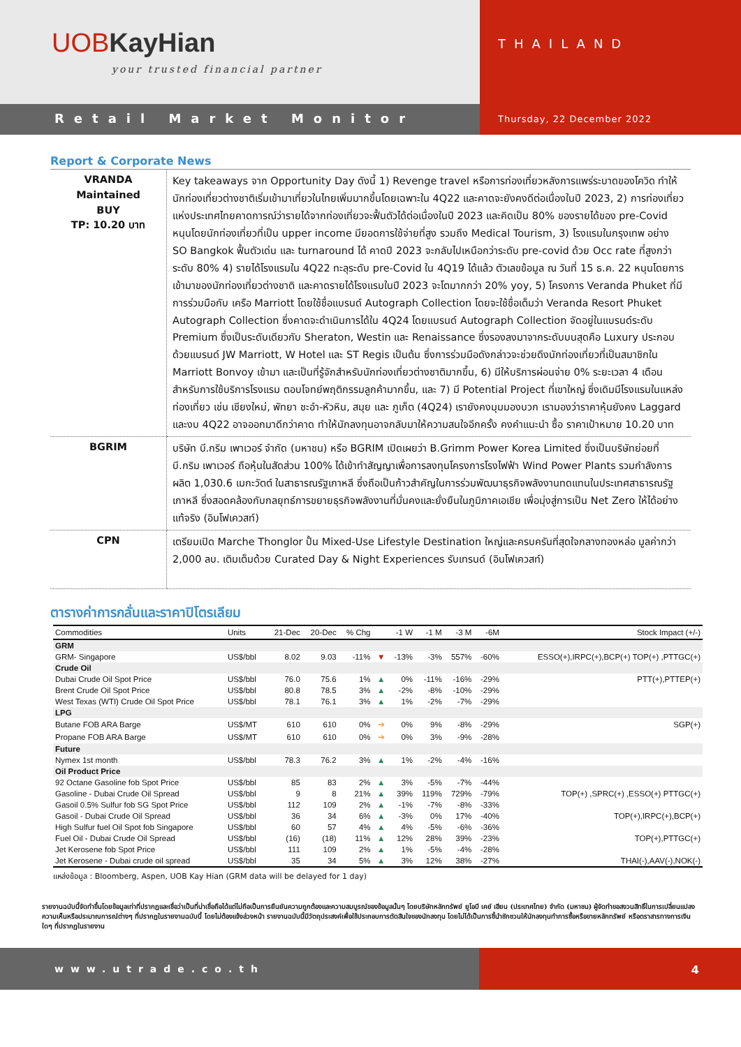UOBKayHian
your trusted financial partner
THAILAND
Retail Market Monitor
Thursday, 22 December 2022
Report & Corporate News
| VRANDA Maintained BUY TP: 10.20 บาท | Key takeaways จาก Opportunity Day ดังนี้ 1) Revenge travel หรือการท่องเที่ยวหลังการแพร่ระบาดของโควิด ทำให้นักท่องเที่ยวต่างชาติเริ่มเข้ามาเที่ยวในไทยเพิ่มมากขึ้นโดยเฉพาะใน 4Q22 และคาดจะยังคงดีต่อเนื่องในปี 2023, 2) การท่องเที่ยวแห่งประเทศไทยคาดการณ์ว่ารายได้จากท่องเที่ยวจะฟื้นตัวได้ต่อเนื่องในปี 2023 และคิดเป็น 80% ของรายได้ของ pre-Covid หนุนโดยนักท่องเที่ยวที่เป็น upper income มียอดการใช้จ่ายที่สูง รวมถึง Medical Tourism, 3) โรงแรมในกรุงเทพ อย่าง SO Bangkok ฟื้นตัวเด่น และ turnaround ได้ คาดปี 2023 จะกลับไปเหนือกว่าระดับ pre-covid ด้วย Occ rate ที่สูงกว่าระดับ 80% 4) รายได้โรงแรมใน 4Q22 ทะลุระดับ pre-Covid ใน 4Q19 ได้แล้ว ตัวเลขข้อมูล ณ วันที่ 15 ธ.ค. 22 หนุนโดยการเข้ามาของนักท่องเที่ยวต่างชาติ และคาดรายได้โรงแรมในปี 2023 จะโตมากกว่า 20% yoy, 5) โครงการ Veranda Phuket ที่มีการร่วมมือกับ เครือ Marriott โดยใช้ชื่อแบรนด์ Autograph Collection โดยจะใช้ชื่อเต็มว่า Veranda Resort Phuket Autograph Collection ซึ่งคาดจะดำเนินการได้ใน 4Q24 โดยแบรนด์ Autograph Collection จัดอยู่ในแบรนด์ระดับ Premium ซึ่งเป็นระดับเดียวกับ Sheraton, Westin และ Renaissance ซึ่งรองลงมาจากระดับบนสุดคือ Luxury ประกอบด้วยแบรนด์ JW Marriott, W Hotel และ ST Regis เป็นต้น ซึ่งการร่วมมือดังกล่าวจะช่วยดึงนักท่องเที่ยวที่เป็นสมาชิกใน Marriott Bonvoy เข้ามา และเป็นที่รู้จักสำหรับนักท่องเที่ยวต่างชาติมากขึ้น, 6) มีให้บริการผ่อนจ่าย 0% ระยะเวลา 4 เดือน สำหรับการใช้บริการโรงแรม ตอบโจทย์พฤติกรรมลูกค้ามากขึ้น, และ 7) มี Potential Project ที่เขาใหญ่ ซึ่งเดิมมีโรงแรมในแหล่งท่องเที่ยว เช่น เชียงใหม่, พัทยา ชะอำ-หัวหิน, สมุย และ ภูเก็ต (4Q24) เรายังคงมุมมองบวก เรามองว่าราคาหุ้นยังคง Laggard และงบ 4Q22 อาจออกมาดีกว่าคาด ทำให้นักลงทุนอาจกลับมาให้ความสนใจอีกครั้ง คงคำแนะนำ ซื้อ ราคาเป้าหมาย 10.20 บาท |
| BGRIM | บริษัท บี.กริม เพาเวอร์ จำกัด (มหาชน) หรือ BGRIM เปิดเผยว่า B.Grimm Power Korea Limited ซึ่งเป็นบริษัทย่อยที่ บี.กริม เพาเวอร์ ถือหุ้นในสัดส่วน 100% ได้เข้าทำสัญญาเพื่อการลงทุนโครงการโรงไฟฟ้า Wind Power Plants รวมกำลังการผลิต 1,030.6 เมกะวัตต์ ในสาธารณรัฐเกาหลี ซึ่งถือเป็นก้าวสำคัญในการร่วมพัฒนาธุรกิจพลังงานทดแทนในประเทศสาธารณรัฐเกาหลี ซึ่งสอดคล้องกับกลยุทธ์การขยายธุรกิจพลังงานที่มั่นคงและยั่งยืนในภูมิภาคเอเชีย เพื่อมุ่งสู่การเป็น Net Zero ให้ได้อย่างแท้จริง (อินโฟเควสท์) |
| CPN | เตรียมเปิด Marche Thonglor ปั้น Mixed-Use Lifestyle Destination ใหญ่และครบครันที่สุดใจกลางทองหล่อ มูลค่ากว่า 2,000 ลบ. เติมเต็มด้วย Curated Day & Night Experiences รับเทรนด์ (อินโฟเควสท์) |
ตารางค่าการกลั่นและราคาปิโตรเลียม
| Commodities | Units | 21-Dec | 20-Dec | % Chg | | -1 W | -1 M | -3 M | -6M | Stock Impact (+/-) |
| --- | --- | --- | --- | --- | --- | --- | --- | --- | --- | --- |
| GRM | | | | | | | | | | |
| GRM- Singapore | US$/bbl | 8.02 | 9.03 | -11% | ▼ | -13% | -3% | 557% | -60% | ESSO(+),IRPC(+),BCP(+) TOP(+) ,PTTGC(+) |
| Crude Oil | | | | | | | | | | |
| Dubai Crude Oil Spot Price | US$/bbl | 76.0 | 75.6 | 1% | ▲ | 0% | -11% | -16% | -29% | PTT(+),PTTEP(+) |
| Brent Crude Oil Spot Price | US$/bbl | 80.8 | 78.5 | 3% | ▲ | -2% | -8% | -10% | -29% | |
| West Texas (WTI) Crude Oil Spot Price | US$/bbl | 78.1 | 76.1 | 3% | ▲ | 1% | -2% | -7% | -29% | |
| LPG | | | | | | | | | | |
| Butane FOB ARA Barge | US$/MT | 610 | 610 | 0% | ➔ | 0% | 9% | -8% | -29% | SGP(+) |
| Propane FOB ARA Barge | US$/MT | 610 | 610 | 0% | ➔ | 0% | 3% | -9% | -28% | |
| Future | | | | | | | | | | |
| Nymex 1st month | US$/bbl | 78.3 | 76.2 | 3% | ▲ | 1% | -2% | -4% | -16% | |
| Oil Product Price | | | | | | | | | | |
| 92 Octane Gasoline fob Spot Price | US$/bbl | 85 | 83 | 2% | ▲ | 3% | -5% | -7% | -44% | |
| Gasoline - Dubai Crude Oil Spread | US$/bbl | 9 | 8 | 21% | ▲ | 39% | 119% | 729% | -79% | TOP(+) ,SPRC(+) ,ESSO(+) PTTGC(+) |
| Gasoil 0.5% Sulfur fob SG Spot Price | US$/bbl | 112 | 109 | 2% | ▲ | -1% | -7% | -8% | -33% | |
| Gasoil - Dubai Crude Oil Spread | US$/bbl | 36 | 34 | 6% | ▲ | -3% | 0% | 17% | -40% | TOP(+),IRPC(+),BCP(+) |
| High Sulfur fuel Oil Spot fob Singapore | US$/bbl | 60 | 57 | 4% | ▲ | 4% | -5% | -6% | -36% | |
| Fuel Oil - Dubai Crude Oil Spread | US$/bbl | (16) | (18) | 11% | ▲ | 12% | 28% | 39% | -23% | TOP(+),PTTGC(+) |
| Jet Kerosene fob Spot Price | US$/bbl | 111 | 109 | 2% | ▲ | 1% | -5% | -4% | -28% | |
| Jet Kerosene - Dubai crude oil spread | US$/bbl | 35 | 34 | 5% | ▲ | 3% | 12% | 38% | -27% | THAI(-),AAV(-),NOK(-) |
แหล่งข้อมูล : Bloomberg, Aspen, UOB Kay Hian (GRM data will be delayed for 1 day)
รายงานฉบับนี้จัดทำขึ้นโดยข้อมูลเท่าที่ปรากฏและเชื่อว่าเป็นที่น่าเชื่อถือได้แต่ไม่ถือเป็นการยืนยันความถูกต้องและความสมบูรณ์ของข้อมูลนั้นๆ โดยบริษัทหลักทรัพย์ ยูโอบี เคย์ เฮียน (ประเทศไทย) จำกัด (มหาชน) ผู้จัดทำขอสงวนสิทธิ์ในการเปลี่ยนแปลงความเห็นหรือประมาณการณ์ต่างๆ ที่ปรากฏในรายงานฉบับนี้ โดยไม่ต้องแจ้งล่วงหน้า รายงานฉบับนี้มีวัตถุประสงค์เพื่อใช้ประกอบการตัดสินใจของนักลงทุน โดยไม่ได้เป็นการชี้นำชักชวนให้นักลงทุนทำการซื้อหรือขายหลักทรัพย์ หรือตราสารทางการเงินใดๆ ที่ปรากฏในรายงาน
www.utrade.co.th 4